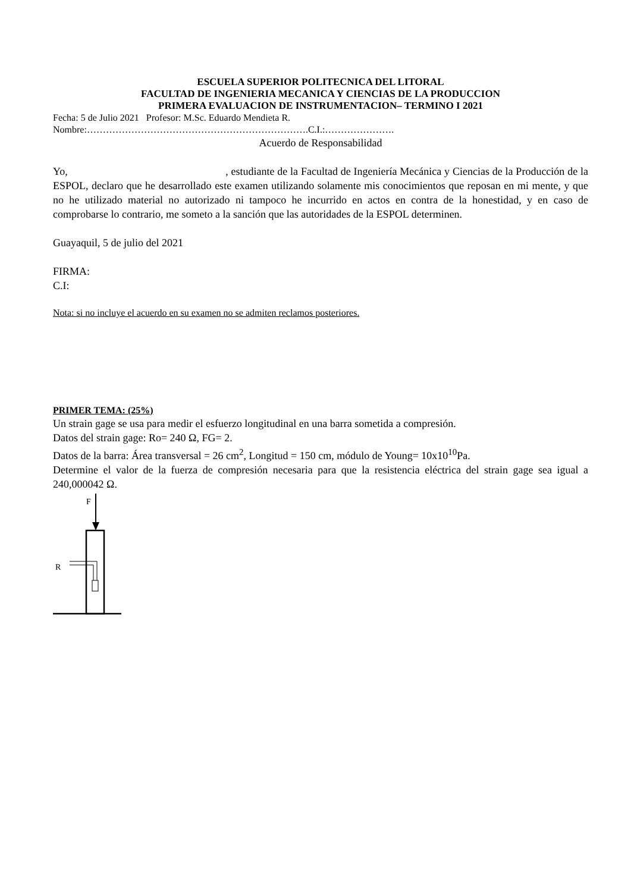ESCUELA SUPERIOR POLITECNICA DEL LITORAL
FACULTAD DE INGENIERIA MECANICA Y CIENCIAS DE LA PRODUCCION
PRIMERA EVALUACION DE INSTRUMENTACION– TERMINO I 2021
Fecha: 5 de Julio 2021 Profesor: M.Sc. Eduardo Mendieta R.
Nombre:…………………………………………………………….C.I.:………………….
Acuerdo de Responsabilidad
Yo, , estudiante de la Facultad de Ingeniería Mecánica y Ciencias de la Producción de la ESPOL, declaro que he desarrollado este examen utilizando solamente mis conocimientos que reposan en mi mente, y que no he utilizado material no autorizado ni tampoco he incurrido en actos en contra de la honestidad, y en caso de comprobarse lo contrario, me someto a la sanción que las autoridades de la ESPOL determinen.
Guayaquil, 5 de julio del 2021
FIRMA:
C.I:
Nota: si no incluye el acuerdo en su examen no se admiten reclamos posteriores.
PRIMER TEMA: (25%)
Un strain gage se usa para medir el esfuerzo longitudinal en una barra sometida a compresión.
Datos del strain gage: Ro= 240 Ω, FG= 2.
Datos de la barra: Área transversal = 26 cm<sup>2</sup>, Longitud = 150 cm, módulo de Young= 10x10<sup>10</sup>Pa.
Determine el valor de la fuerza de compresión necesaria para que la resistencia eléctrica del strain gage sea igual a 240,000042 Ω.
F
R